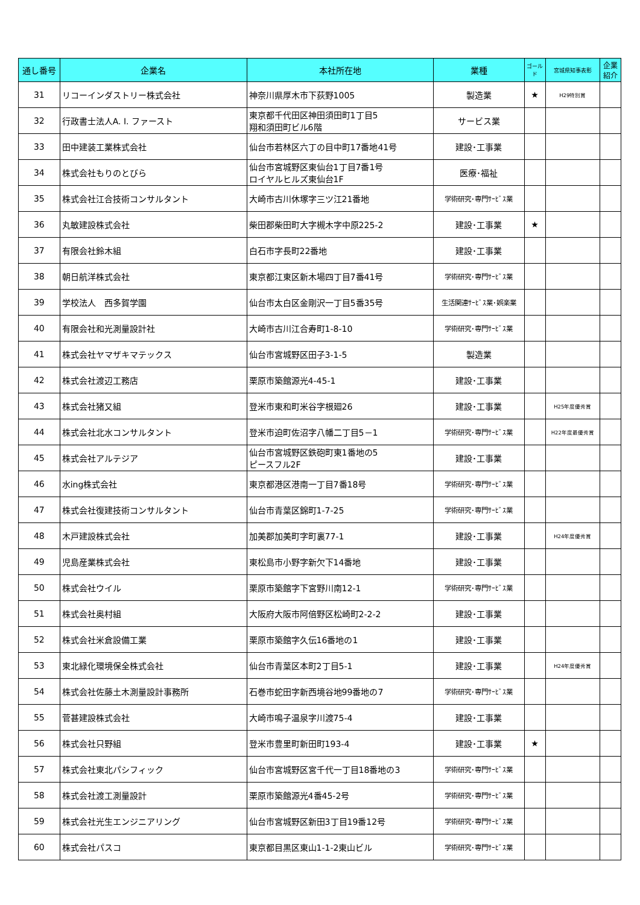| 通し番号 | 企業名 | 本社所在地 | 業種 | ゴールド | 宮城県知事表彰 | 企業紹介 |
| --- | --- | --- | --- | --- | --- | --- |
| 31 | リコーインダストリー株式会社 | 神奈川県厚木市下荻野1005 | 製造業 | ★ | H29特別賞 | |
| 32 | 行政書士法人A. I. ファースト | 東京都千代田区神田須田町1丁目5 翔和須田町ビル6階 | サービス業 | | | |
| 33 | 田中建装工業株式会社 | 仙台市若林区六丁の目中町17番地41号 | 建設･工事業 | | | |
| 34 | 株式会社もりのとびら | 仙台市宮城野区東仙台1丁目7番1号 ロイヤルヒルズ東仙台1F | 医療･福祉 | | | |
| 35 | 株式会社江合技術コンサルタント | 大崎市古川休塚字三ツ江21番地 | 学術研究･専門ｻｰﾋﾞｽ業 | | | |
| 36 | 丸敏建設株式会社 | 柴田郡柴田町大字槻木字中原225-2 | 建設･工事業 | ★ | | |
| 37 | 有限会社鈴木組 | 白石市字長町22番地 | 建設･工事業 | | | |
| 38 | 朝日航洋株式会社 | 東京都江東区新木場四丁目7番41号 | 学術研究･専門ｻｰﾋﾞｽ業 | | | |
| 39 | 学校法人 西多賀学園 | 仙台市太白区金剛沢一丁目5番35号 | 生活関連ｻｰﾋﾞｽ業･娯楽業 | | | |
| 40 | 有限会社和光測量設計社 | 大崎市古川江合寿町1-8-10 | 学術研究･専門ｻｰﾋﾞｽ業 | | | |
| 41 | 株式会社ヤマザキマテックス | 仙台市宮城野区田子3-1-5 | 製造業 | | | |
| 42 | 株式会社渡辺工務店 | 栗原市築館源光4-45-1 | 建設･工事業 | | | |
| 43 | 株式会社猪又組 | 登米市東和町米谷字根廻26 | 建設･工事業 | | H25年度優秀賞 | |
| 44 | 株式会社北水コンサルタント | 登米市迫町佐沼字八幡二丁目5－1 | 学術研究･専門ｻｰﾋﾞｽ業 | | H22年度最優秀賞 | |
| 45 | 株式会社アルテジア | 仙台市宮城野区鉄砲町東1番地の5 ピースフル2F | 建設･工事業 | | | |
| 46 | 水ing株式会社 | 東京都港区港南一丁目7番18号 | 学術研究･専門ｻｰﾋﾞｽ業 | | | |
| 47 | 株式会社復建技術コンサルタント | 仙台市青葉区錦町1-7-25 | 学術研究･専門ｻｰﾋﾞｽ業 | | | |
| 48 | 木戸建設株式会社 | 加美郡加美町字町裏77-1 | 建設･工事業 | | H24年度優秀賞 | |
| 49 | 児島産業株式会社 | 東松島市小野字新欠下14番地 | 建設･工事業 | | | |
| 50 | 株式会社ウイル | 栗原市築館字下宮野川南12-1 | 学術研究･専門ｻｰﾋﾞｽ業 | | | |
| 51 | 株式会社奥村組 | 大阪府大阪市阿倍野区松崎町2-2-2 | 建設･工事業 | | | |
| 52 | 株式会社米倉設備工業 | 栗原市築館字久伝16番地の1 | 建設･工事業 | | | |
| 53 | 東北緑化環境保全株式会社 | 仙台市青葉区本町2丁目5-1 | 建設･工事業 | | H24年度優秀賞 | |
| 54 | 株式会社佐藤土木測量設計事務所 | 石巻市蛇田字新西境谷地99番地の7 | 学術研究･専門ｻｰﾋﾞｽ業 | | | |
| 55 | 菅甚建設株式会社 | 大崎市鳴子温泉字川渡75-4 | 建設･工事業 | | | |
| 56 | 株式会社只野組 | 登米市豊里町新田町193-4 | 建設･工事業 | ★ | | |
| 57 | 株式会社東北パシフィック | 仙台市宮城野区宮千代一丁目18番地の3 | 学術研究･専門ｻｰﾋﾞｽ業 | | | |
| 58 | 株式会社渡工測量設計 | 栗原市築館源光4番45-2号 | 学術研究･専門ｻｰﾋﾞｽ業 | | | |
| 59 | 株式会社光生エンジニアリング | 仙台市宮城野区新田3丁目19番12号 | 学術研究･専門ｻｰﾋﾞｽ業 | | | |
| 60 | 株式会社パスコ | 東京都目黒区東山1-1-2東山ビル | 学術研究･専門ｻｰﾋﾞｽ業 | | | |